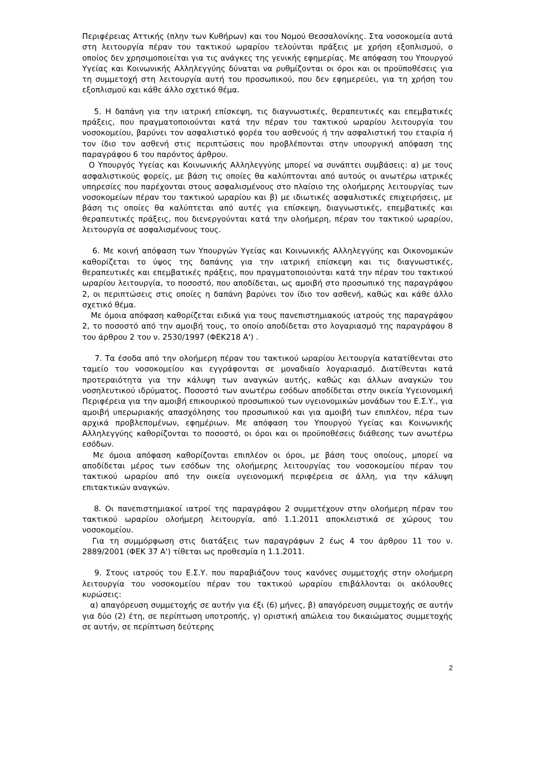Περιφέρειας Αττικής (πλην των Κυθήρων) και του Νομού Θεσσαλονίκης. Στα νοσοκομεία αυτά στη λειτουργία πέραν του τακτικού ωραρίου τελούνται πράξεις με χρήση εξοπλισμού, ο οποίος δεν χρησιμοποιείται για τις ανάγκες της γενικής εφημερίας. Με απόφαση του Υπουργού Υγείας και Κοινωνικής Αλληλεγγύης δύναται να ρυθμίζονται οι όροι και οι προϋποθέσεις για τη συμμετοχή στη λειτουργία αυτή του προσωπικού, που δεν εφημερεύει, για τη χρήση του εξοπλισμού και κάθε άλλο σχετικό θέμα.
5. Η δαπάνη για την ιατρική επίσκεψη, τις διαγνωστικές, θεραπευτικές και επεμβατικές πράξεις, που πραγματοποιούνται κατά την πέραν του τακτικού ωραρίου λειτουργία του νοσοκομείου, βαρύνει τον ασφαλιστικό φορέα του ασθενούς ή την ασφαλιστική του εταιρία ή τον ίδιο τον ασθενή στις περιπτώσεις που προβλέπονται στην υπουργική απόφαση της παραγράφου 6 του παρόντος άρθρου.
Ο Υπουργός Υγείας και Κοινωνικής Αλληλεγγύης μπορεί να συνάπτει συμβάσεις: α) με τους ασφαλιστικούς φορείς, με βάση τις οποίες θα καλύπτονται από αυτούς οι ανωτέρω ιατρικές υπηρεσίες που παρέχονται στους ασφαλισμένους στο πλαίσιο της ολοήμερης λειτουργίας των νοσοκομείων πέραν του τακτικού ωραρίου και β) με ιδιωτικές ασφαλιστικές επιχειρήσεις, με βάση τις οποίες θα καλύπτεται από αυτές για επίσκεψη, διαγνωστικές, επεμβατικές και θεραπευτικές πράξεις, που διενεργούνται κατά την ολοήμερη, πέραν του τακτικού ωραρίου, λειτουργία σε ασφαλισμένους τους.
6. Με κοινή απόφαση των Υπουργών Υγείας και Κοινωνικής Αλληλεγγύης και Οικονομικών καθορίζεται το ύψος της δαπάνης για την ιατρική επίσκεψη και τις διαγνωστικές, θεραπευτικές και επεμβατικές πράξεις, που πραγματοποιούνται κατά την πέραν του τακτικού ωραρίου λειτουργία, το ποσοστό, που αποδίδεται, ως αμοιβή στο προσωπικό της παραγράφου 2, οι περιπτώσεις στις οποίες η δαπάνη βαρύνει τον ίδιο τον ασθενή, καθώς και κάθε άλλο σχετικό θέμα.
Με όμοια απόφαση καθορίζεται ειδικά για τους πανεπιστημιακούς ιατρούς της παραγράφου 2, το ποσοστό από την αμοιβή τους, το οποίο αποδίδεται στο λογαριασμό της παραγράφου 8 του άρθρου 2 του ν. 2530/1997 (ΦΕΚ218 Α') .
7. Τα έσοδα από την ολοήμερη πέραν του τακτικού ωραρίου λειτουργία κατατίθενται στο ταμείο του νοσοκομείου και εγγράφονται σε μοναδιαίο λογαριασμό. Διατίθενται κατά προτεραιότητα για την κάλυψη των αναγκών αυτής, καθώς και άλλων αναγκών του νοσηλευτικού ιδρύματος. Ποσοστό των ανωτέρω εσόδων αποδίδεται στην οικεία Υγειονομική Περιφέρεια για την αμοιβή επικουρικού προσωπικού των υγειονομικών μονάδων του Ε.Σ.Υ., για αμοιβή υπερωριακής απασχόλησης του προσωπικού και για αμοιβή των επιπλέον, πέρα των αρχικά προβλεπομένων, εφημέριων. Με απόφαση του Υπουργού Υγείας και Κοινωνικής Αλληλεγγύης καθορίζονται το ποσοστό, οι όροι και οι προϋποθέσεις διάθεσης των ανωτέρω εσόδων.
Με όμοια απόφαση καθορίζονται επιπλέον οι όροι, με βάση τους οποίους, μπορεί να αποδίδεται μέρος των εσόδων της ολοήμερης λειτουργίας του νοσοκομείου πέραν του τακτικού ωραρίου από την οικεία υγειονομική περιφέρεια σε άλλη, για την κάλυψη επιτακτικών αναγκών.
8. Οι πανεπιστημιακοί ιατροί της παραγράφου 2 συμμετέχουν στην ολοήμερη πέραν του τακτικού ωραρίου ολοήμερη λειτουργία, από 1.1.2011 αποκλειστικά σε χώρους του νοσοκομείου.
Για τη συμμόρφωση στις διατάξεις των παραγράφων 2 έως 4 του άρθρου 11 του ν. 2889/2001 (ΦΕΚ 37 Α') τίθεται ως προθεσμία η 1.1.2011.
9. Στους ιατρούς του Ε.Σ.Υ. που παραβιάζουν τους κανόνες συμμετοχής στην ολοήμερη λειτουργία του νοσοκομείου πέραν του τακτικού ωραρίου επιβάλλονται οι ακόλουθες κυρώσεις:
α) απαγόρευση συμμετοχής σε αυτήν για έξι (6) μήνες, β) απαγόρευση συμμετοχής σε αυτήν για δύο (2) έτη, σε περίπτωση υποτροπής, γ) οριστική απώλεια του δικαιώματος συμμετοχής σε αυτήν, σε περίπτωση δεύτερης
2